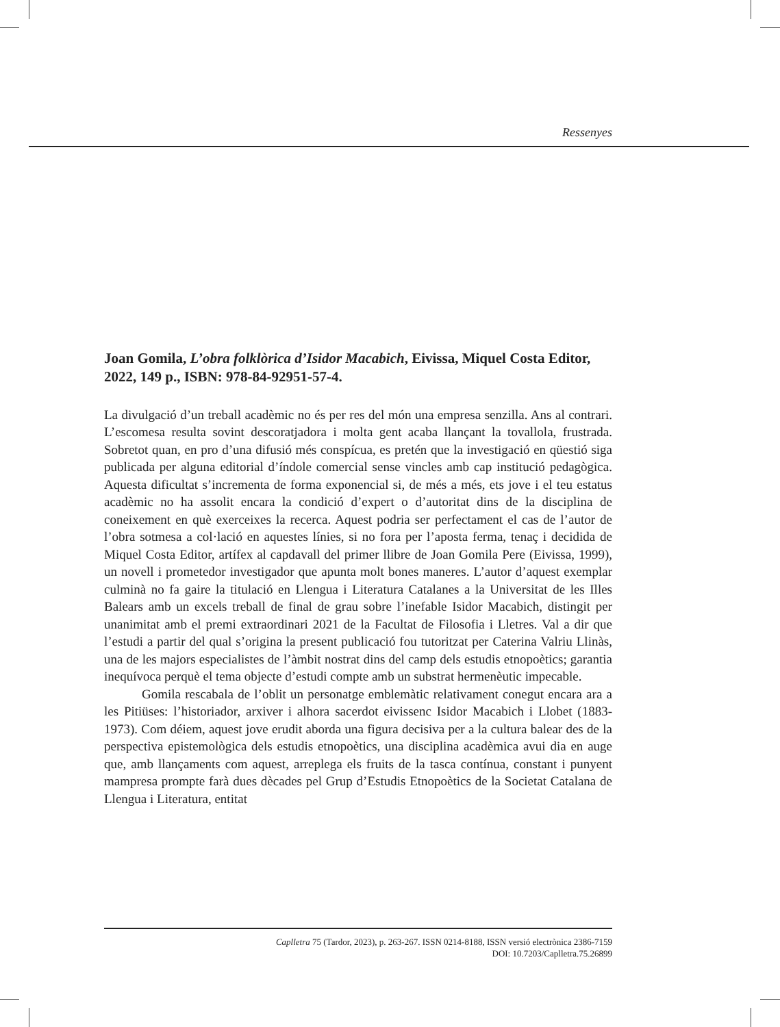Ressenyes
Joan Gomila, L’obra folklòrica d’Isidor Macabich, Eivissa, Miquel Costa Editor, 2022, 149 p., ISBN: 978-84-92951-57-4.
La divulgació d’un treball acadèmic no és per res del món una empresa senzilla. Ans al contrari. L’escomesa resulta sovint descoratjadora i molta gent acaba llançant la tovallola, frustrada. Sobretot quan, en pro d’una difusió més conspícua, es pretén que la investigació en qüestió siga publicada per alguna editorial d’índole comercial sense vincles amb cap institució pedagògica. Aquesta dificultat s’incrementa de forma exponencial si, de més a més, ets jove i el teu estatus acadèmic no ha assolit encara la condició d’expert o d’autoritat dins de la disciplina de coneixement en què exerceixes la recerca. Aquest podria ser perfectament el cas de l’autor de l’obra sotmesa a col·lació en aquestes línies, si no fora per l’aposta ferma, tenaç i decidida de Miquel Costa Editor, artífex al capdavall del primer llibre de Joan Gomila Pere (Eivissa, 1999), un novell i prometedor investigador que apunta molt bones maneres. L’autor d’aquest exemplar culminà no fa gaire la titulació en Llengua i Literatura Catalanes a la Universitat de les Illes Balears amb un excels treball de final de grau sobre l’inefable Isidor Macabich, distingit per unanimitat amb el premi extraordinari 2021 de la Facultat de Filosofia i Lletres. Val a dir que l’estudi a partir del qual s’origina la present publicació fou tutoritzat per Caterina Valriu Llinàs, una de les majors especialistes de l’àmbit nostrat dins del camp dels estudis etnopoètics; garantia inequívoca perquè el tema objecte d’estudi compte amb un substrat hermenèutic impecable.
Gomila rescabala de l’oblit un personatge emblemàtic relativament conegut encara ara a les Pitiüses: l’historiador, arxiver i alhora sacerdot eivissenc Isidor Macabich i Llobet (1883-1973). Com déiem, aquest jove erudit aborda una figura decisiva per a la cultura balear des de la perspectiva epistemològica dels estudis etnopoètics, una disciplina acadèmica avui dia en auge que, amb llançaments com aquest, arreplega els fruits de la tasca contínua, constant i punyent mampresa prompte farà dues dècades pel Grup d’Estudis Etnopoètics de la Societat Catalana de Llengua i Literatura, entitat
Caplletra 75 (Tardor, 2023), p. 263-267. ISSN 0214-8188, ISSN versió electrònica 2386-7159
DOI: 10.7203/Caplletra.75.26899